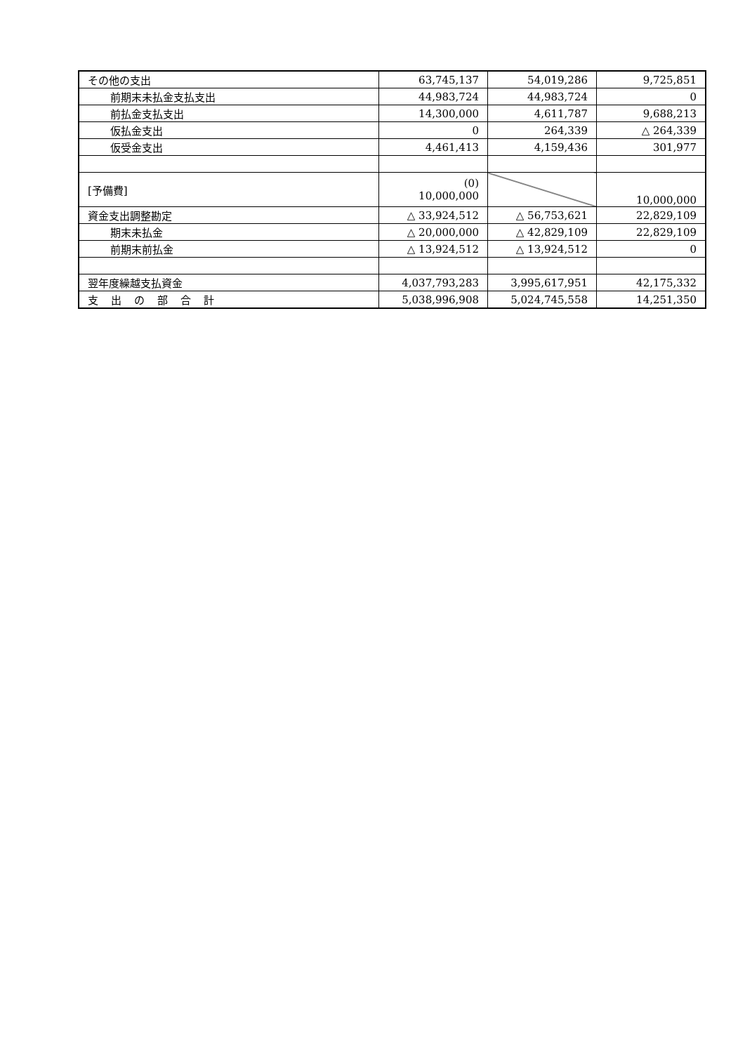| その他の支出 | 63,745,137 | 54,019,286 | 9,725,851 |
| 前期末未払金支払支出 | 44,983,724 | 44,983,724 | 0 |
| 前払金支払支出 | 14,300,000 | 4,611,787 | 9,688,213 |
| 仮払金支出 | 0 | 264,339 | △ 264,339 |
| 仮受金支出 | 4,461,413 | 4,159,436 | 301,977 |
| [予備費] | (0) 10,000,000 | | 10,000,000 |
| 資金支出調整勘定 | △ 33,924,512 | △ 56,753,621 | 22,829,109 |
| 期末未払金 | △ 20,000,000 | △ 42,829,109 | 22,829,109 |
| 前期末前払金 | △ 13,924,512 | △ 13,924,512 | 0 |
| 翌年度繰越支払資金 | 4,037,793,283 | 3,995,617,951 | 42,175,332 |
| 支出の部合計 | 5,038,996,908 | 5,024,745,558 | 14,251,350 |